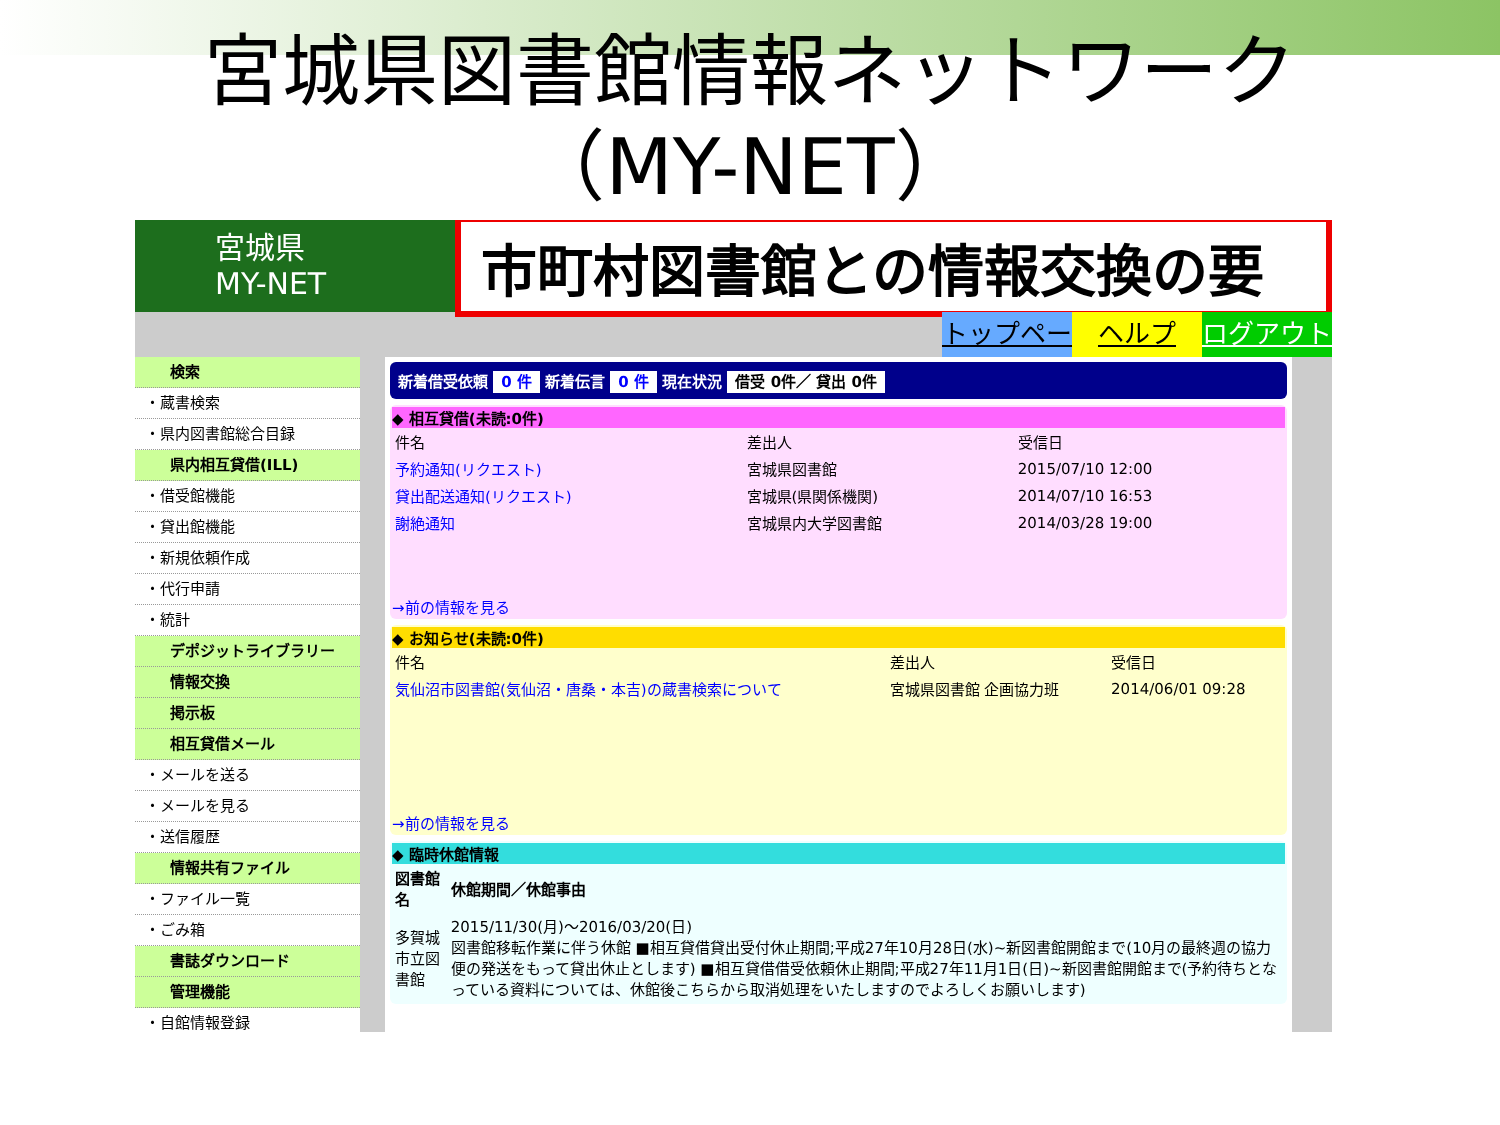宮城県図書館情報ネットワーク
（MY-NET）
宮城県
MY-NET
市町村図書館との情報交換の要
トップページ ヘルプ ログアウト
検索
・蔵書検索
・県内図書館総合目録
県内相互貸借(ILL)
・借受館機能
・貸出館機能
・新規依頼作成
・代行申請
・統計
デポジットライブラリー
情報交換
掲示板
相互貸借メール
・メールを送る
・メールを見る
・送信履歴
情報共有ファイル
・ファイル一覧
・ごみ箱
書誌ダウンロード
管理機能
・自館情報登録
新着借受依頼 0 件 新着伝言 0 件 現在状況 借受 0件／ 貸出 0件
◆ 相互貸借(未読:0件)
| 件名 | 差出人 | 受信日 |
| --- | --- | --- |
| 予約通知(リクエスト) | 宮城県図書館 | 2015/07/10 12:00 |
| 貸出配送通知(リクエスト) | 宮城県(県関係機関) | 2014/07/10 16:53 |
| 謝絶通知 | 宮城県内大学図書館 | 2014/03/28 19:00 |
→前の情報を見る
◆ お知らせ(未読:0件)
| 件名 | 差出人 | 受信日 |
| --- | --- | --- |
| 気仙沼市図書館(気仙沼・唐桑・本吉)の蔵書検索について | 宮城県図書館 企画協力班 | 2014/06/01 09:28 |
→前の情報を見る
◆ 臨時休館情報
| 図書館名 | 休館期間／休館事由 |
| --- | --- |
| 多賀城市立図書館 | 2015/11/30(月)～2016/03/20(日) 図書館移転作業に伴う休館 ■相互貸借貸出受付休止期間;平成27年10月28日(水)~新図書館開館まで(10月の最終週の協力便の発送をもって貸出休止とします) ■相互貸借借受依頼休止期間;平成27年11月1日(日)~新図書館開館まで(予約待ちとなっている資料については、休館後こちらから取消処理をいたしますのでよろしくお願いします) |